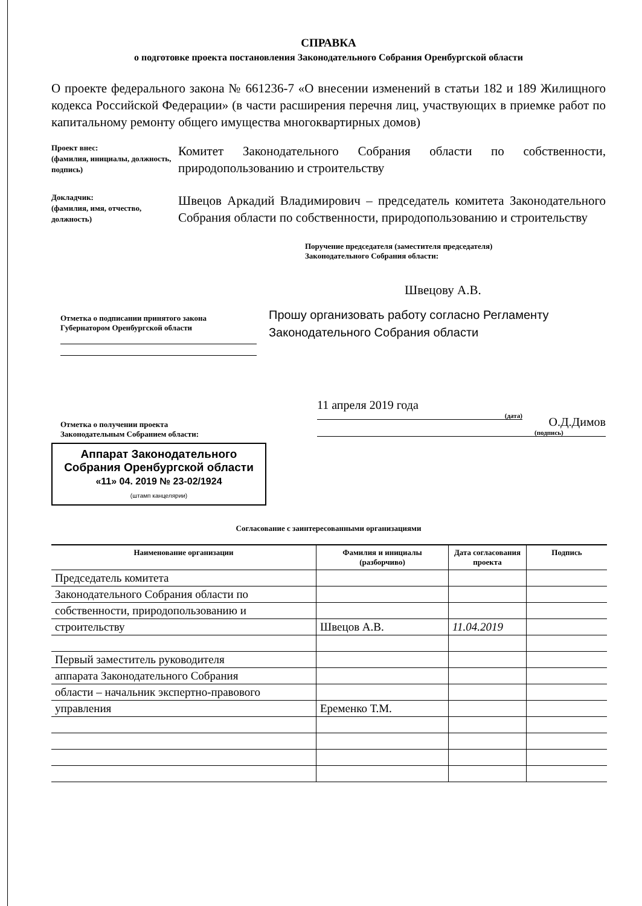СПРАВКА
о подготовке проекта постановления Законодательного Собрания Оренбургской области
О проекте федерального закона № 661236-7 «О внесении изменений в статьи 182 и 189 Жилищного кодекса Российской Федерации» (в части расширения перечня лиц, участвующих в приемке работ по капитальному ремонту общего имущества многоквартирных домов)
Проект внес:
(фамилия, инициалы, должность, подпись)
Комитет Законодательного Собрания области по собственности, природопользованию и строительству
Докладчик:
(фамилия, имя, отчество, должность)
Швецов Аркадий Владимирович – председатель комитета Законодательного Собрания области по собственности, природопользованию и строительству
Поручение председателя (заместителя председателя)
Законодательного Собрания области:
Швецову А.В.
Отметка о подписании принятого закона
Губернатором Оренбургской области
Прошу организовать работу согласно Регламенту Законодательного Собрания области
Отметка о получении проекта
Законодательным Собранием области:
Аппарат Законодательного Собрания Оренбургской области
«11» 04. 2019 № 23-02/1924
(штамп канцелярии)
11 апреля 2019 года
(дата)
О.Д.Димов
(подпись)
Согласование с заинтересованными организациями
| Наименование организации | Фамилия и инициалы (разборчиво) | Дата согласования проекта | Подпись |
| --- | --- | --- | --- |
| Председатель комитета | | | |
| Законодательного Собрания области по | | | |
| собственности, природопользованию и | | | |
| строительству | Швецов А.В. | 11.04.2019 | |
| Первый заместитель руководителя | | | |
| аппарата Законодательного Собрания | | | |
| области – начальник экспертно-правового | | | |
| управления | Еременко Т.М. | | |